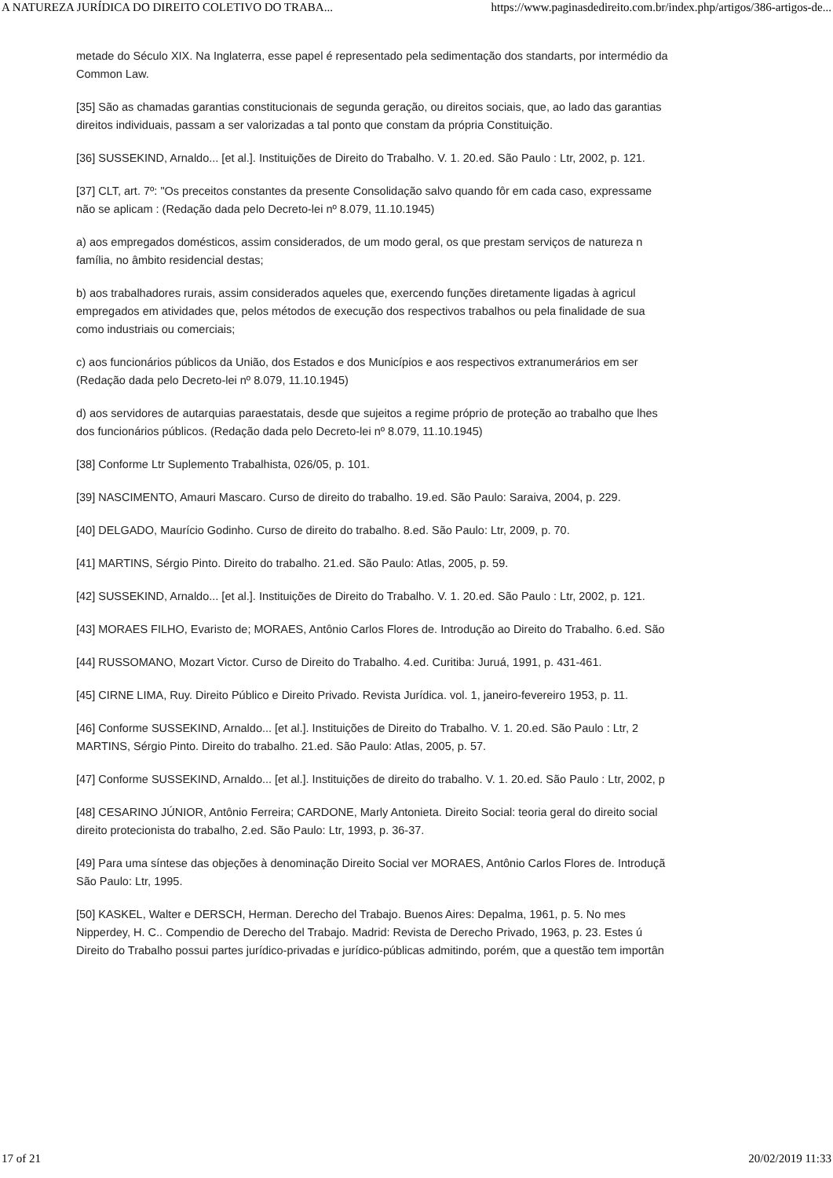A NATUREZA JURÍDICA DO DIREITO COLETIVO DO TRABA... https://www.paginasdedireito.com.br/index.php/artigos/386-artigos-de...
metade do Século XIX. Na Inglaterra, esse papel é representado pela sedimentação dos standarts, por intermédio da
Common Law.
[35] São as chamadas garantias constitucionais de segunda geração, ou direitos sociais, que, ao lado das garantias
direitos individuais, passam a ser valorizadas a tal ponto que constam da própria Constituição.
[36] SUSSEKIND, Arnaldo... [et al.]. Instituições de Direito do Trabalho. V. 1. 20.ed. São Paulo : Ltr, 2002, p. 121.
[37] CLT, art. 7º: "Os preceitos constantes da presente Consolidação salvo quando fôr em cada caso, expressame
não se aplicam : (Redação dada pelo Decreto-lei nº 8.079, 11.10.1945)
a) aos empregados domésticos, assim considerados, de um modo geral, os que prestam serviços de natureza n
família, no âmbito residencial destas;
b) aos trabalhadores rurais, assim considerados aqueles que, exercendo funções diretamente ligadas à agricul
empregados em atividades que, pelos métodos de execução dos respectivos trabalhos ou pela finalidade de sua
como industriais ou comerciais;
c) aos funcionários públicos da União, dos Estados e dos Municípios e aos respectivos extranumerários em ser
(Redação dada pelo Decreto-lei nº 8.079, 11.10.1945)
d) aos servidores de autarquias paraestatais, desde que sujeitos a regime próprio de proteção ao trabalho que lhes
dos funcionários públicos. (Redação dada pelo Decreto-lei nº 8.079, 11.10.1945)
[38] Conforme Ltr Suplemento Trabalhista, 026/05, p. 101.
[39] NASCIMENTO, Amauri Mascaro. Curso de direito do trabalho. 19.ed. São Paulo: Saraiva, 2004, p. 229.
[40] DELGADO, Maurício Godinho. Curso de direito do trabalho. 8.ed. São Paulo: Ltr, 2009, p. 70.
[41] MARTINS, Sérgio Pinto. Direito do trabalho. 21.ed. São Paulo: Atlas, 2005, p. 59.
[42] SUSSEKIND, Arnaldo... [et al.]. Instituições de Direito do Trabalho. V. 1. 20.ed. São Paulo : Ltr, 2002, p. 121.
[43] MORAES FILHO, Evaristo de; MORAES, Antônio Carlos Flores de. Introdução ao Direito do Trabalho. 6.ed. São
[44] RUSSOMANO, Mozart Victor. Curso de Direito do Trabalho. 4.ed. Curitiba: Juruá, 1991, p. 431-461.
[45] CIRNE LIMA, Ruy. Direito Público e Direito Privado. Revista Jurídica. vol. 1, janeiro-fevereiro 1953, p. 11.
[46] Conforme SUSSEKIND, Arnaldo... [et al.]. Instituições de Direito do Trabalho. V. 1. 20.ed. São Paulo : Ltr, 2
MARTINS, Sérgio Pinto. Direito do trabalho. 21.ed. São Paulo: Atlas, 2005, p. 57.
[47] Conforme SUSSEKIND, Arnaldo... [et al.]. Instituições de direito do trabalho. V. 1. 20.ed. São Paulo : Ltr, 2002, p
[48] CESARINO JÚNIOR, Antônio Ferreira; CARDONE, Marly Antonieta. Direito Social: teoria geral do direito social
direito protecionista do trabalho, 2.ed. São Paulo: Ltr, 1993, p. 36-37.
[49] Para uma síntese das objeções à denominação Direito Social ver MORAES, Antônio Carlos Flores de. Introduçã
São Paulo: Ltr, 1995.
[50] KASKEL, Walter e DERSCH, Herman. Derecho del Trabajo. Buenos Aires: Depalma, 1961, p. 5. No mes
Nipperdey, H. C.. Compendio de Derecho del Trabajo. Madrid: Revista de Derecho Privado, 1963, p. 23. Estes ú
Direito do Trabalho possui partes jurídico-privadas e jurídico-públicas admitindo, porém, que a questão tem importân
17 of 21 20/02/2019 11:33